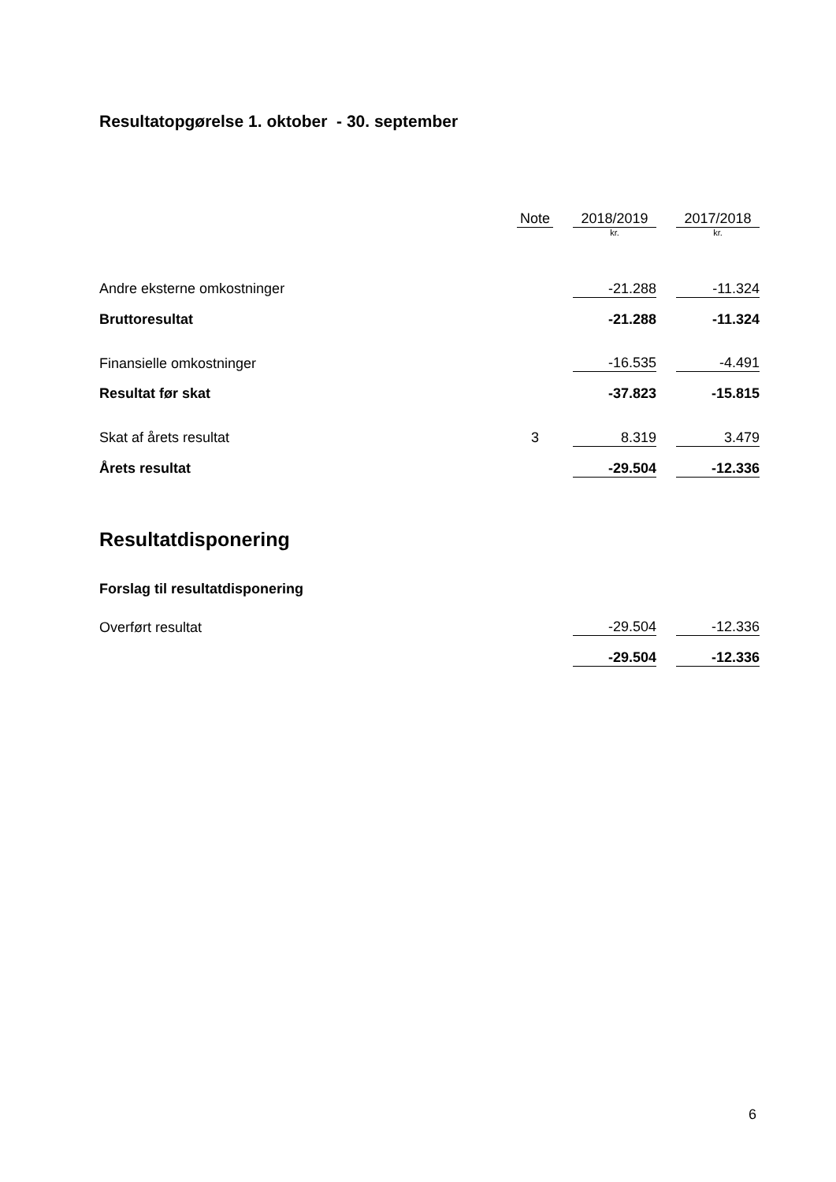Resultatopgørelse 1. oktober - 30. september
| | Note | | 2018/2019 | | 2017/2018 |
| | | | kr. | | kr. |
| Andre eksterne omkostninger | | | -21.288 | | -11.324 |
| Bruttoresultat | | | -21.288 | | -11.324 |
| Finansielle omkostninger | | | -16.535 | | -4.491 |
| Resultat før skat | | | -37.823 | | -15.815 |
| Skat af årets resultat | 3 | | 8.319 | | 3.479 |
| Årets resultat | | | -29.504 | | -12.336 |
Resultatdisponering
Forslag til resultatdisponering
| Overført resultat | | | -29.504 | | -12.336 |
| | | | -29.504 | | -12.336 |
6